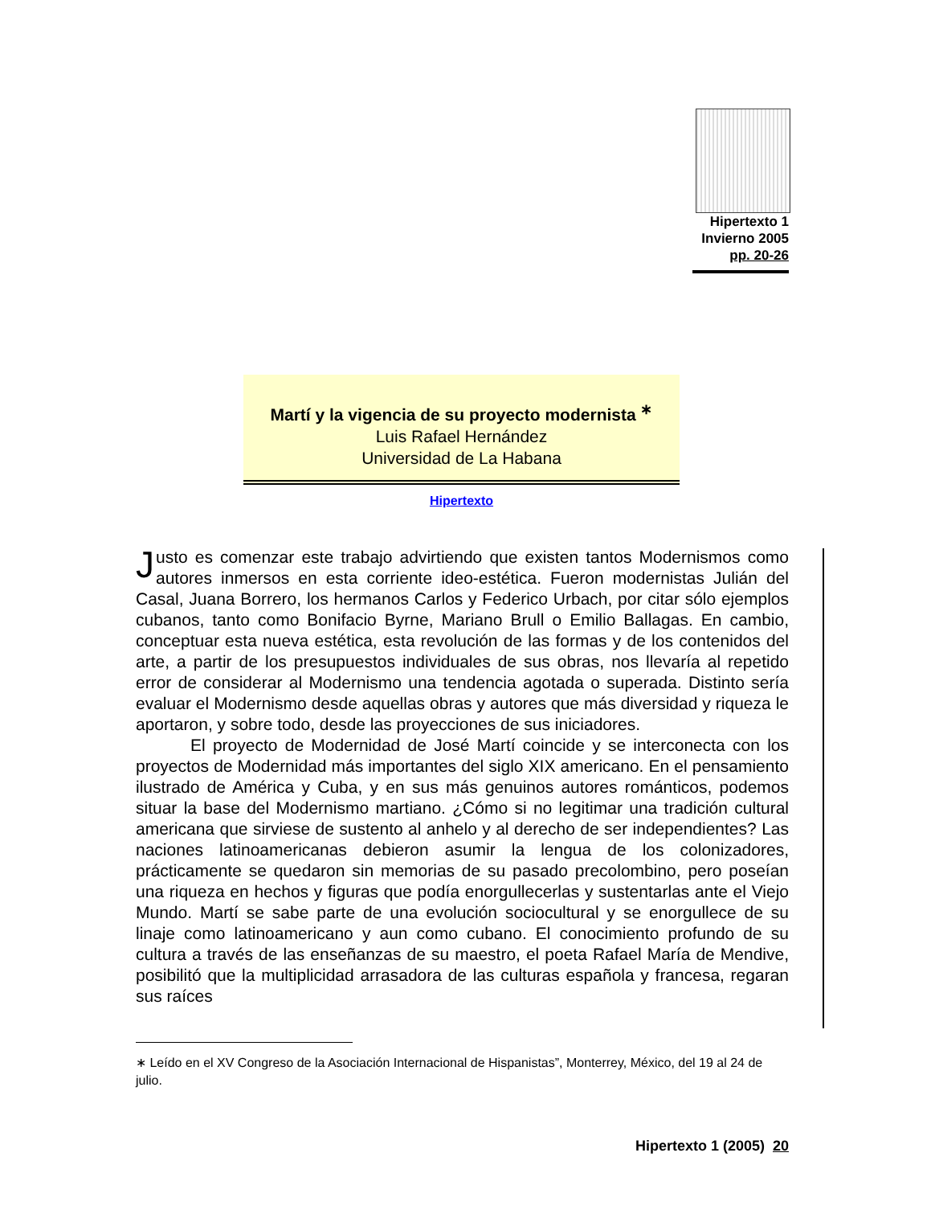Hipertexto 1
Invierno 2005
pp. 20-26
Martí y la vigencia de su proyecto modernista <sup>∗</sup>
Luis Rafael Hernández
Universidad de La Habana
Hipertexto
Justo es comenzar este trabajo advirtiendo que existen tantos Modernismos como autores inmersos en esta corriente ideo-estética. Fueron modernistas Julián del Casal, Juana Borrero, los hermanos Carlos y Federico Urbach, por citar sólo ejemplos cubanos, tanto como Bonifacio Byrne, Mariano Brull o Emilio Ballagas. En cambio, conceptuar esta nueva estética, esta revolución de las formas y de los contenidos del arte, a partir de los presupuestos individuales de sus obras, nos llevaría al repetido error de considerar al Modernismo una tendencia agotada o superada. Distinto sería evaluar el Modernismo desde aquellas obras y autores que más diversidad y riqueza le aportaron, y sobre todo, desde las proyecciones de sus iniciadores.
El proyecto de Modernidad de José Martí coincide y se interconecta con los proyectos de Modernidad más importantes del siglo XIX americano. En el pensamiento ilustrado de América y Cuba, y en sus más genuinos autores románticos, podemos situar la base del Modernismo martiano. ¿Cómo si no legitimar una tradición cultural americana que sirviese de sustento al anhelo y al derecho de ser independientes? Las naciones latinoamericanas debieron asumir la lengua de los colonizadores, prácticamente se quedaron sin memorias de su pasado precolombino, pero poseían una riqueza en hechos y figuras que podía enorgullecerlas y sustentarlas ante el Viejo Mundo. Martí se sabe parte de una evolución sociocultural y se enorgullece de su linaje como latinoamericano y aun como cubano. El conocimiento profundo de su cultura a través de las enseñanzas de su maestro, el poeta Rafael María de Mendive, posibilitó que la multiplicidad arrasadora de las culturas española y francesa, regaran sus raíces
∗ Leído en el XV Congreso de la Asociación Internacional de Hispanistas”, Monterrey, México, del 19 al 24 de julio.
Hipertexto 1 (2005) 20